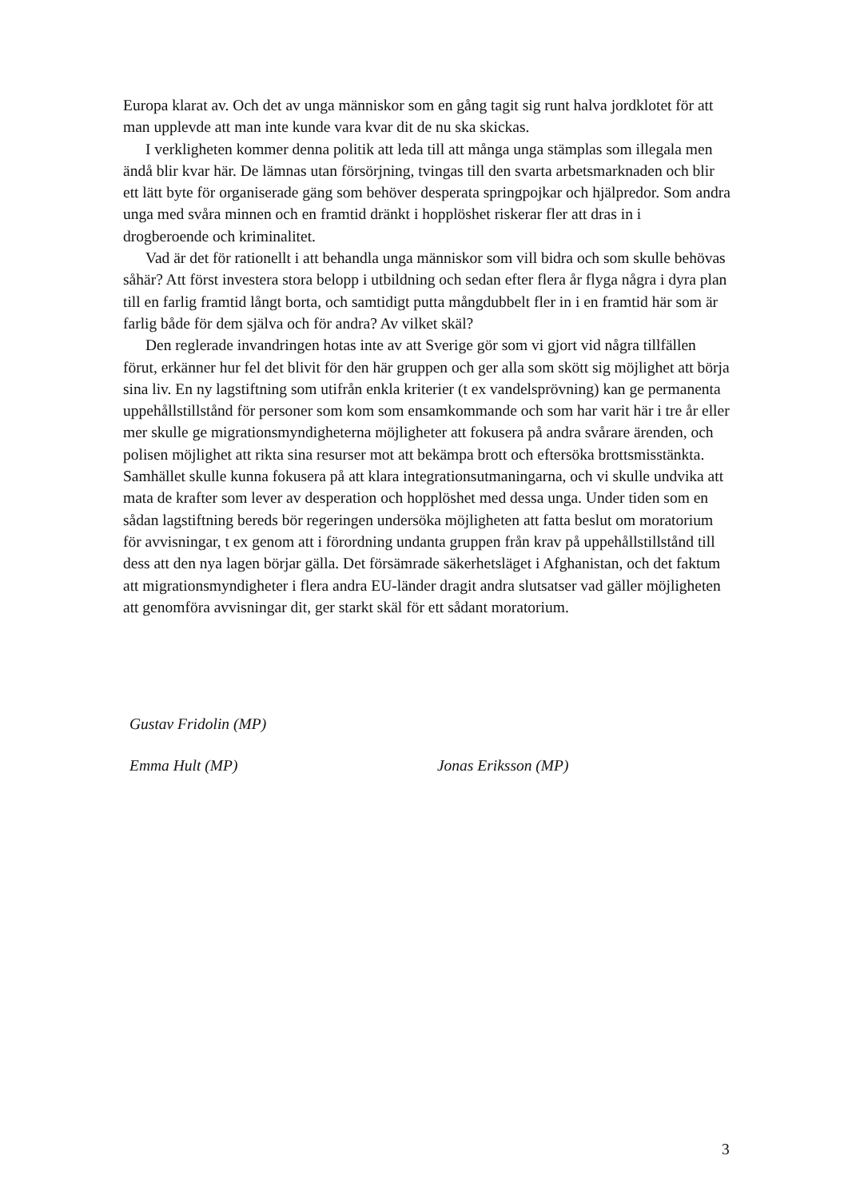Europa klarat av. Och det av unga människor som en gång tagit sig runt halva jordklotet för att man upplevde att man inte kunde vara kvar dit de nu ska skickas.
I verkligheten kommer denna politik att leda till att många unga stämplas som illegala men ändå blir kvar här. De lämnas utan försörjning, tvingas till den svarta arbetsmarknaden och blir ett lätt byte för organiserade gäng som behöver desperata springpojkar och hjälpredor. Som andra unga med svåra minnen och en framtid dränkt i hopplöshet riskerar fler att dras in i drogberoende och kriminalitet.
Vad är det för rationellt i att behandla unga människor som vill bidra och som skulle behövas såhär? Att först investera stora belopp i utbildning och sedan efter flera år flyga några i dyra plan till en farlig framtid långt borta, och samtidigt putta mångdubbelt fler in i en framtid här som är farlig både för dem själva och för andra? Av vilket skäl?
Den reglerade invandringen hotas inte av att Sverige gör som vi gjort vid några tillfällen förut, erkänner hur fel det blivit för den här gruppen och ger alla som skött sig möjlighet att börja sina liv. En ny lagstiftning som utifrån enkla kriterier (t ex vandels­prövning) kan ge permanenta uppehållstillstånd för personer som kom som ensam­kommande och som har varit här i tre år eller mer skulle ge migrationsmyndigheterna möjligheter att fokusera på andra svårare ärenden, och polisen möjlighet att rikta sina resurser mot att bekämpa brott och eftersöka brottsmisstänkta. Samhället skulle kunna fokusera på att klara integrationsutmaningarna, och vi skulle undvika att mata de krafter som lever av desperation och hopplöshet med dessa unga. Under tiden som en sådan lagstiftning bereds bör regeringen undersöka möjligheten att fatta beslut om moratorium för avvisningar, t ex genom att i förordning undanta gruppen från krav på uppehålls­tillstånd till dess att den nya lagen börjar gälla. Det försämrade säkerhetsläget i Afghanistan, och det faktum att migrationsmyndigheter i flera andra EU-länder dragit andra slutsatser vad gäller möjligheten att genomföra avvisningar dit, ger starkt skäl för ett sådant moratorium.
Gustav Fridolin (MP)
Emma Hult (MP) Jonas Eriksson (MP)
3